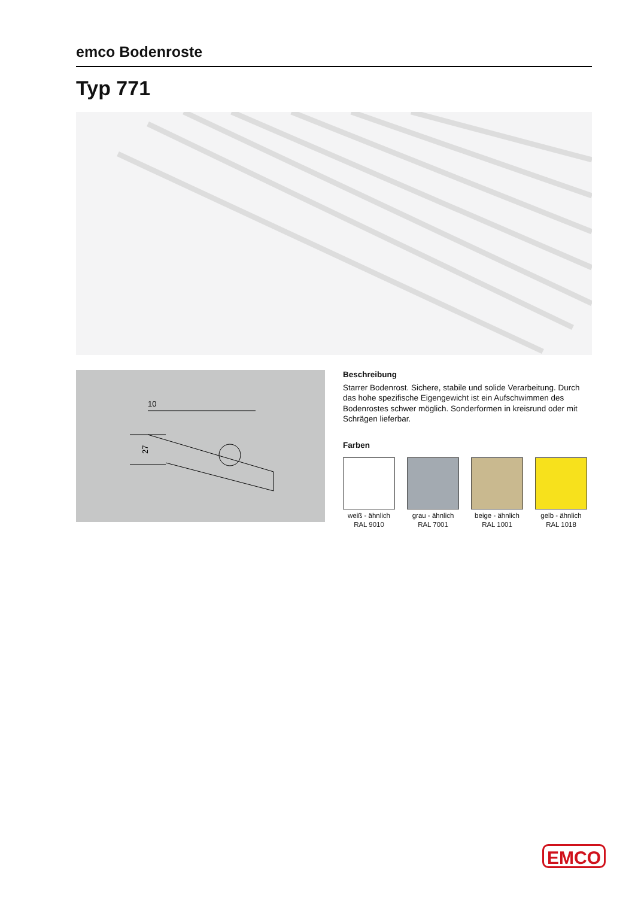emco Bodenroste
Typ 771
10
27
Beschreibung
Starrer Bodenrost. Sichere, stabile und solide Verarbeitung. Durch das hohe spezifische Eigengewicht ist ein Aufschwimmen des Bodenrostes schwer möglich. Sonderformen in kreisrund oder mit Schrägen lieferbar.
Farben
weiß - ähnlich
RAL 9010
grau - ähnlich
RAL 7001
beige - ähnlich
RAL 1001
gelb - ähnlich
RAL 1018
EMCO